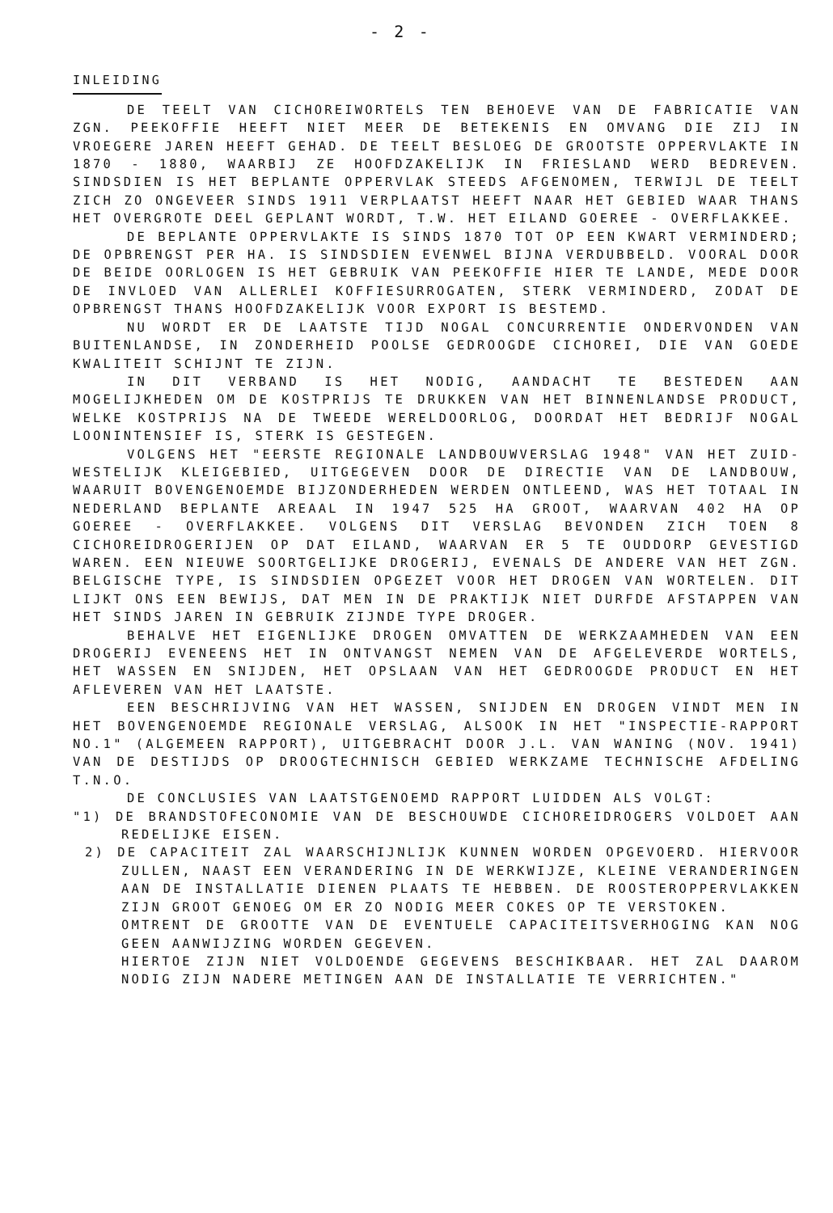- 2 -
INLEIDING
DE TEELT VAN CICHOREIWORTELS TEN BEHOEVE VAN DE FABRICATIE VAN ZGN. PEEKOFFIE HEEFT NIET MEER DE BETEKENIS EN OMVANG DIE ZIJ IN VROEGERE JAREN HEEFT GEHAD. DE TEELT BESLOEG DE GROOTSTE OPPERVLAKTE IN 1870 - 1880, WAARBIJ ZE HOOFDZAKELIJK IN FRIESLAND WERD BEDREVEN. SINDSDIEN IS HET BEPLANTE OPPERVLAK STEEDS AFGENOMEN, TERWIJL DE TEELT ZICH ZO ONGEVEER SINDS 1911 VERPLAATST HEEFT NAAR HET GEBIED WAAR THANS HET OVERGROTE DEEL GEPLANT WORDT, T.W. HET EILAND GOEREE - OVERFLAKKEE.
DE BEPLANTE OPPERVLAKTE IS SINDS 1870 TOT OP EEN KWART VERMINDERD; DE OPBRENGST PER HA. IS SINDSDIEN EVENWEL BIJNA VERDUBBELD. VOORAL DOOR DE BEIDE OORLOGEN IS HET GEBRUIK VAN PEEKOFFIE HIER TE LANDE, MEDE DOOR DE INVLOED VAN ALLERLEI KOFFIESURROGATEN, STERK VERMINDERD, ZODAT DE OPBRENGST THANS HOOFDZAKELIJK VOOR EXPORT IS BESTEMD.
NU WORDT ER DE LAATSTE TIJD NOGAL CONCURRENTIE ONDERVONDEN VAN BUITENLANDSE, IN ZONDERHEID POOLSE GEDROOGDE CICHOREI, DIE VAN GOEDE KWALITEIT SCHIJNT TE ZIJN.
IN DIT VERBAND IS HET NODIG, AANDACHT TE BESTEDEN AAN MOGELIJKHEDEN OM DE KOSTPRIJS TE DRUKKEN VAN HET BINNENLANDSE PRODUCT, WELKE KOSTPRIJS NA DE TWEEDE WERELDOORLOG, DOORDAT HET BEDRIJF NOGAL LOONINTENSIEF IS, STERK IS GESTEGEN.
VOLGENS HET "EERSTE REGIONALE LANDBOUWVERSLAG 1948" VAN HET ZUID-WESTELIJK KLEIGEBIED, UITGEGEVEN DOOR DE DIRECTIE VAN DE LANDBOUW, WAARUIT BOVENGENOEMDE BIJZONDERHEDEN WERDEN ONTLEEND, WAS HET TOTAAL IN NEDERLAND BEPLANTE AREAAL IN 1947 525 HA GROOT, WAARVAN 402 HA OP GOEREE - OVERFLAKKEE. VOLGENS DIT VERSLAG BEVONDEN ZICH TOEN 8 CICHOREIDROGERIJEN OP DAT EILAND, WAARVAN ER 5 TE OUDDORP GEVESTIGD WAREN. EEN NIEUWE SOORTGELIJKE DROGERIJ, EVENALS DE ANDERE VAN HET ZGN. BELGISCHE TYPE, IS SINDSDIEN OPGEZET VOOR HET DROGEN VAN WORTELEN. DIT LIJKT ONS EEN BEWIJS, DAT MEN IN DE PRAKTIJK NIET DURFDE AFSTAPPEN VAN HET SINDS JAREN IN GEBRUIK ZIJNDE TYPE DROGER.
BEHALVE HET EIGENLIJKE DROGEN OMVATTEN DE WERKZAAMHEDEN VAN EEN DROGERIJ EVENEENS HET IN ONTVANGST NEMEN VAN DE AFGELEVERDE WORTELS, HET WASSEN EN SNIJDEN, HET OPSLAAN VAN HET GEDROOGDE PRODUCT EN HET AFLEVEREN VAN HET LAATSTE.
EEN BESCHRIJVING VAN HET WASSEN, SNIJDEN EN DROGEN VINDT MEN IN HET BOVENGENOEMDE REGIONALE VERSLAG, ALSOOK IN HET "INSPECTIE-RAPPORT NO.1" (ALGEMEEN RAPPORT), UITGEBRACHT DOOR J.L. VAN WANING (NOV. 1941) VAN DE DESTIJDS OP DROOGTECHNISCH GEBIED WERKZAME TECHNISCHE AFDELING T.N.O.
DE CONCLUSIES VAN LAATSTGENOEMD RAPPORT LUIDDEN ALS VOLGT:
"1) DE BRANDSTOFECONOMIE VAN DE BESCHOUWDE CICHOREIDROGERS VOLDOET AAN REDELIJKE EISEN.
2) DE CAPACITEIT ZAL WAARSCHIJNLIJK KUNNEN WORDEN OPGEVOERD. HIERVOOR ZULLEN, NAAST EEN VERANDERING IN DE WERKWIJZE, KLEINE VERANDERINGEN AAN DE INSTALLATIE DIENEN PLAATS TE HEBBEN. DE ROOSTEROPPERVLAKKEN ZIJN GROOT GENOEG OM ER ZO NODIG MEER COKES OP TE VERSTOKEN.
OMTRENT DE GROOTTE VAN DE EVENTUELE CAPACITEITSVERHOGING KAN NOG GEEN AANWIJZING WORDEN GEGEVEN.
HIERTOE ZIJN NIET VOLDOENDE GEGEVENS BESCHIKBAAR. HET ZAL DAAROM NODIG ZIJN NADERE METINGEN AAN DE INSTALLATIE TE VERRICHTEN."